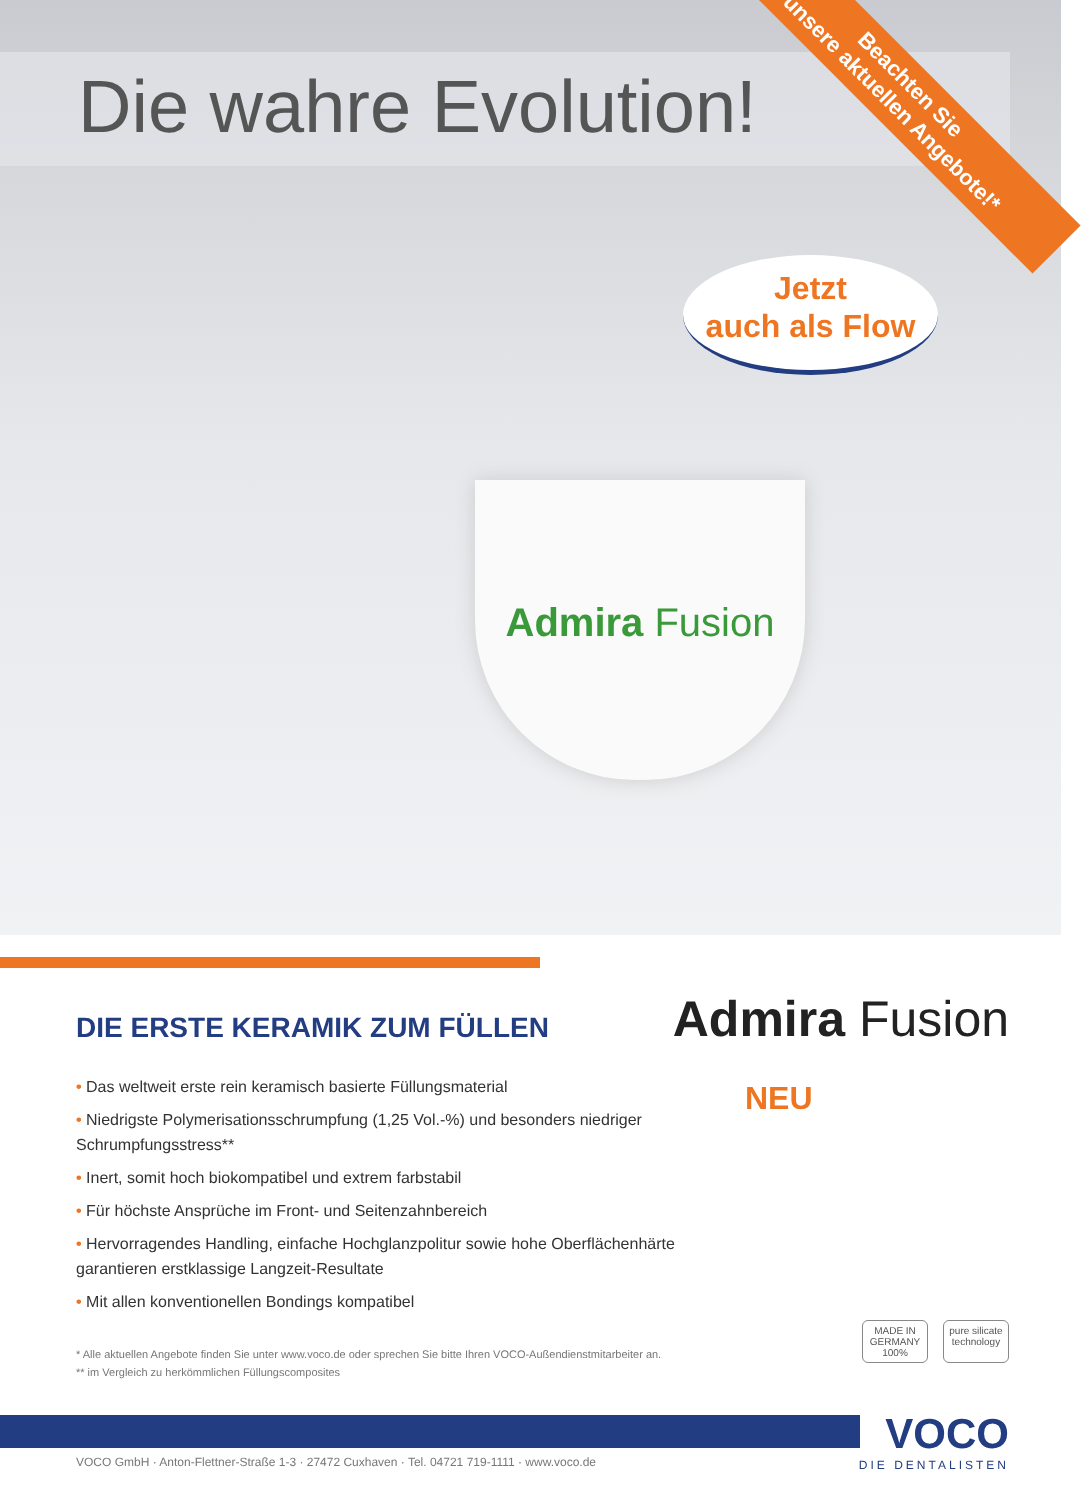Die wahre Evolution!
Beachten Sie
unsere aktuellen Angebote!*
Jetzt
auch als Flow
Admira Fusion
DIE ERSTE KERAMIK ZUM FÜLLEN
• Das weltweit erste rein keramisch basierte Füllungsmaterial
• Niedrigste Polymerisationsschrumpfung (1,25 Vol.-%) und besonders niedriger Schrumpfungsstress**
• Inert, somit hoch biokompatibel und extrem farbstabil
• Für höchste Ansprüche im Front- und Seitenzahnbereich
• Hervorragendes Handling, einfache Hochglanzpolitur sowie hohe Oberflächenhärte garantieren erstklassige Langzeit-Resultate
• Mit allen konventionellen Bondings kompatibel
Admira Fusion
NEU
MADE IN GERMANY 100%
pure silicate technology
* Alle aktuellen Angebote finden Sie unter www.voco.de oder sprechen Sie bitte Ihren VOCO-Außendienstmitarbeiter an.
** im Vergleich zu herkömmlichen Füllungscomposites
VOCO
DIE DENTALISTEN
VOCO GmbH · Anton-Flettner-Straße 1-3 · 27472 Cuxhaven · Tel. 04721 719-1111 · www.voco.de